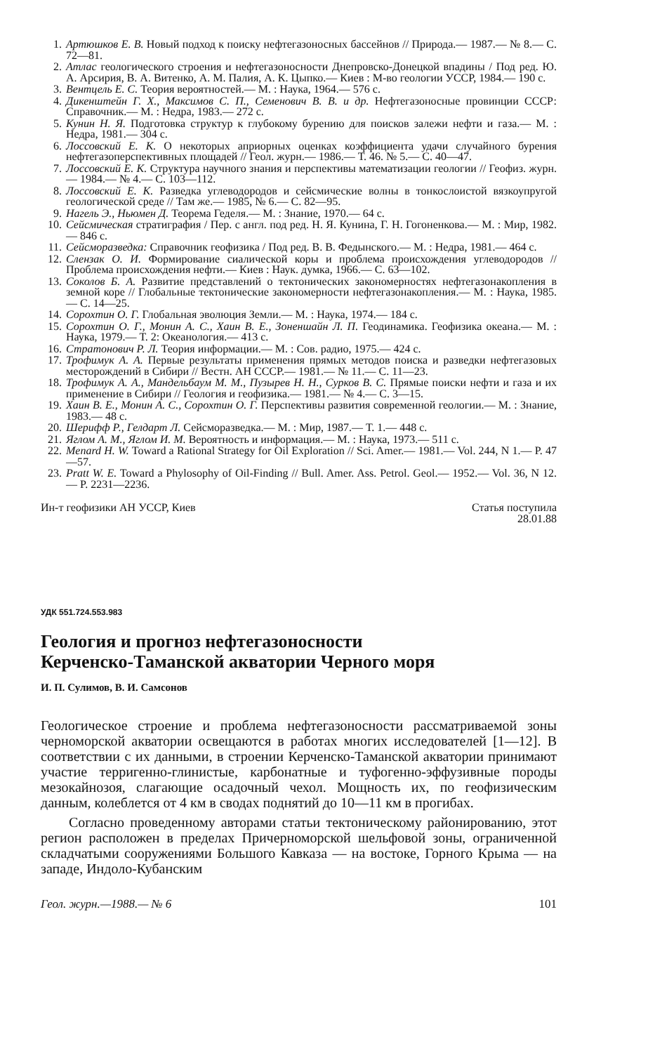1. Артюшков Е. В. Новый подход к поиску нефтегазоносных бассейнов // Природа.— 1987.— № 8.— С. 72—81.
2. Атлас геологического строения и нефтегазоносности Днепровско-Донецкой впадины / Под ред. Ю. А. Арсирия, В. А. Витенко, А. М. Палия, А. К. Цыпко.— Киев : М-во геологии УССР, 1984.— 190 с.
3. Вентцель Е. С. Теория вероятностей.— М. : Наука, 1964.— 576 с.
4. Дикенштейн Г. Х., Максимов С. П., Семенович В. В. и др. Нефтегазоносные провинции СССР: Справочник.— М. : Недра, 1983.— 272 с.
5. Кунин Н. Я. Подготовка структур к глубокому бурению для поисков залежи нефти и газа.— М. : Недра, 1981.— 304 с.
6. Лоссовский Е. К. О некоторых априорных оценках коэффициента удачи случайного бурения нефтегазоперспективных площадей // Геол. журн.— 1986.— Т. 46. № 5.— С. 40—47.
7. Лоссовский Е. К. Структура научного знания и перспективы математизации геологии // Геофиз. журн.— 1984.— № 4.— С. 103—112.
8. Лоссовский Е. К. Разведка углеводородов и сейсмические волны в тонкослоистой вязкоупругой геологической среде // Там же.— 1985, № 6.— С. 82—95.
9. Нагель Э., Ньюмен Д. Теорема Геделя.— М. : Знание, 1970.— 64 с.
10. Сейсмическая стратиграфия / Пер. с англ. под ред. Н. Я. Кунина, Г. Н. Гогоненкова.— М. : Мир, 1982.— 846 с.
11. Сейсморазведка: Справочник геофизика / Под ред. В. В. Федынского.— М. : Недра, 1981.— 464 с.
12. Слензак О. И. Формирование сиалической коры и проблема происхождения углеводородов // Проблема происхождения нефти.— Киев : Наук. думка, 1966.— С. 63—102.
13. Соколов Б. А. Развитие представлений о тектонических закономерностях нефтегазонакопления в земной коре // Глобальные тектонические закономерности нефтегазонакопления.— М. : Наука, 1985.— С. 14—25.
14. Сорохтин О. Г. Глобальная эволюция Земли.— М. : Наука, 1974.— 184 с.
15. Сорохтин О. Г., Монин А. С., Хаин В. Е., Зоненшайн Л. П. Геодинамика. Геофизика океана.— М. : Наука, 1979.— Т. 2: Океанология.— 413 с.
16. Стратонович Р. Л. Теория информации.— М. : Сов. радио, 1975.— 424 с.
17. Трофимук А. А. Первые результаты применения прямых методов поиска и разведки нефтегазовых месторождений в Сибири // Вестн. АН СССР.— 1981.— № 11.— С. 11—23.
18. Трофимук А. А., Мандельбаум М. М., Пузырев Н. Н., Сурков В. С. Прямые поиски нефти и газа и их применение в Сибири // Геология и геофизика.— 1981.— № 4.— С. 3—15.
19. Хаин В. Е., Монин А. С., Сорохтин О. Г. Перспективы развития современной геологии.— М. : Знание, 1983.— 48 с.
20. Шерифф Р., Гелдарт Л. Сейсморазведка.— М. : Мир, 1987.— Т. 1.— 448 с.
21. Яглом А. М., Яглом И. М. Вероятность и информация.— М. : Наука, 1973.— 511 с.
22. Menard H. W. Toward a Rational Strategy for Oil Exploration // Sci. Amer.— 1981.— Vol. 244, N 1.— P. 47—57.
23. Pratt W. E. Toward a Phylosophy of Oil-Finding // Bull. Amer. Ass. Petrol. Geol.— 1952.— Vol. 36, N 12.— P. 2231—2236.
Ин-т геофизики АН УССР, Киев Статья поступила
28.01.88
УДК 551.724.553.983
Геология и прогноз нефтегазоносности
Керченско-Таманской акватории Черного моря
И. П. Сулимов, В. И. Самсонов
Геологическое строение и проблема нефтегазоносности рассматриваемой зоны черноморской акватории освещаются в работах многих исследователей [1—12]. В соответствии с их данными, в строении Керченско-Таманской акватории принимают участие терригенно-глинистые, карбонатные и туфогенно-эффузивные породы мезокайнозоя, слагающие осадочный чехол. Мощность их, по геофизическим данным, колеблется от 4 км в сводах поднятий до 10—11 км в прогибах.
Согласно проведенному авторами статьи тектоническому районированию, этот регион расположен в пределах Причерноморской шельфовой зоны, ограниченной складчатыми сооружениями Большого Кавказа — на востоке, Горного Крыма — на западе, Индоло-Кубанским
Геол. журн.—1988.— № 6 101